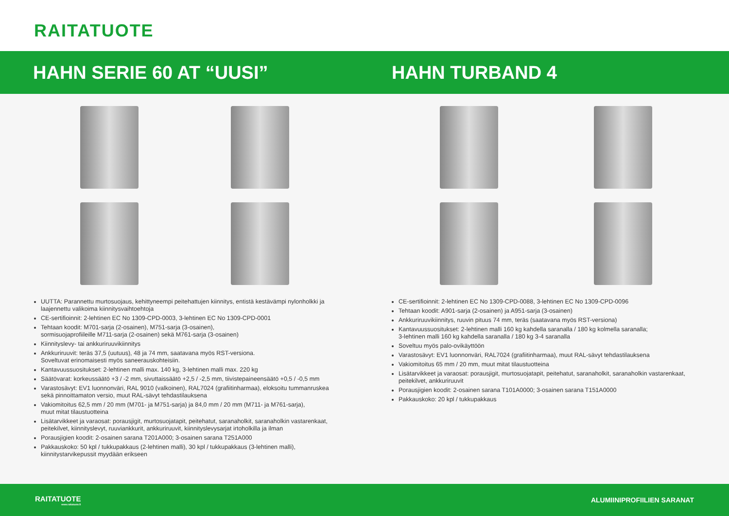RAITATUOTE
HAHN SERIE 60 AT “UUSI” HAHN TURBAND 4
UUTTA: Parannettu murtosuojaus, kehittyneempi peitehattujen kiinnitys, entistä kestävämpi nylonholkki ja laajennettu valikoima kiinnitysvaihtoehtoja
CE-sertifioinnit: 2-lehtinen EC No 1309-CPD-0003, 3-lehtinen EC No 1309-CPD-0001
Tehtaan koodit: M701-sarja (2-osainen), M751-sarja (3-osainen),
sormisuojaprofiileille M711-sarja (2-osainen) sekä M761-sarja (3-osainen)
Kiinnityslevy- tai ankkuriruuvikiinnitys
Ankkuriruuvit: teräs 37,5 (uutuus), 48 ja 74 mm, saatavana myös RST-versiona.
Soveltuvat erinomaisesti myös saneerauskohteisiin.
Kantavuussuositukset: 2-lehtinen malli max. 140 kg, 3-lehtinen malli max. 220 kg
Säätövarat: korkeussäätö +3 / -2 mm, sivuttaissäätö +2,5 / -2,5 mm, tiivistepaineensäätö +0,5 / -0,5 mm
Varastosävyt: EV1 luonnonväri, RAL 9010 (valkoinen), RAL7024 (grafiitinharmaa), eloksoitu tummanruskea sekä pinnoittamaton versio, muut RAL-sävyt tehdastilauksena
Vakiomitoitus 62,5 mm / 20 mm (M701- ja M751-sarja) ja 84,0 mm / 20 mm (M711- ja M761-sarja),
muut mitat tilaustuotteina
Lisätarvikkeet ja varaosat: porausjigit, murtosuojatapit, peitehatut, saranaholkit, saranaholkin vastarenkaat, peitekilvet, kiinnityslevyt, ruuviankkurit, ankkuriruuvit, kiinnityslevysarjat irtoholkilla ja ilman
Porausjigien koodit: 2-osainen sarana T201A000; 3-osainen sarana T251A000
Pakkauskoko: 50 kpl / tukkupakkaus (2-lehtinen malli), 30 kpl / tukkupakkaus (3-lehtinen malli),
kiinnitystarvikepussit myydään erikseen
CE-sertifioinnit: 2-lehtinen EC No 1309-CPD-0088, 3-lehtinen EC No 1309-CPD-0096
Tehtaan koodit: A901-sarja (2-osainen) ja A951-sarja (3-osainen)
Ankkuriruuvikiinnitys, ruuvin pituus 74 mm, teräs (saatavana myös RST-versiona)
Kantavuussuositukset: 2-lehtinen malli 160 kg kahdella saranalla / 180 kg kolmella saranalla;
3-lehtinen malli 160 kg kahdella saranalla / 180 kg 3-4 saranalla
Soveltuu myös palo-ovikäyttöön
Varastosävyt: EV1 luonnonväri, RAL7024 (grafiitinharmaa), muut RAL-sävyt tehdastilauksena
Vakiomitoitus 65 mm / 20 mm, muut mitat tilaustuotteina
Lisätarvikkeet ja varaosat: porausjigit, murtosuojatapit, peitehatut, saranaholkit, saranaholkin vastarenkaat, peitekilvet, ankkuriruuvit
Porausjigien koodit: 2-osainen sarana T101A0000; 3-osainen sarana T151A0000
Pakkauskoko: 20 kpl / tukkupakkaus
RAITATUOTE
www.raitatuote.fi
ALUMIINIPROFIILIEN SARANAT